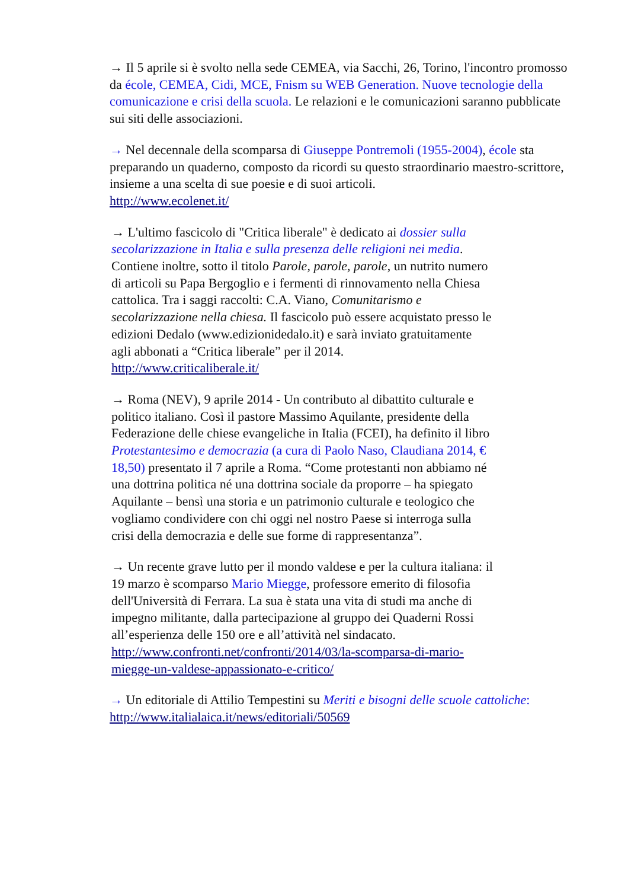→ Il 5 aprile si è svolto nella sede CEMEA, via Sacchi, 26, Torino, l'incontro promosso da école, CEMEA, Cidi, MCE, Fnism su WEB Generation. Nuove tecnologie della comunicazione e crisi della scuola. Le relazioni e le comunicazioni saranno pubblicate sui siti delle associazioni.
→ Nel decennale della scomparsa di Giuseppe Pontremoli (1955-2004), école sta preparando un quaderno, composto da ricordi su questo straordinario maestro-scrittore, insieme a una scelta di sue poesie e di suoi articoli.
http://www.ecolenet.it/
→ L'ultimo fascicolo di "Critica liberale" è dedicato ai dossier sulla secolarizzazione in Italia e sulla presenza delle religioni nei media. Contiene inoltre, sotto il titolo Parole, parole, parole, un nutrito numero di articoli su Papa Bergoglio e i fermenti di rinnovamento nella Chiesa cattolica. Tra i saggi raccolti: C.A. Viano, Comunitarismo e secolarizzazione nella chiesa. Il fascicolo può essere acquistato presso le edizioni Dedalo (www.edizionidedalo.it) e sarà inviato gratuitamente agli abbonati a “Critica liberale” per il 2014.
http://www.criticaliberale.it/
→ Roma (NEV), 9 aprile 2014 - Un contributo al dibattito culturale e politico italiano. Così il pastore Massimo Aquilante, presidente della Federazione delle chiese evangeliche in Italia (FCEI), ha definito il libro Protestantesimo e democrazia (a cura di Paolo Naso, Claudiana 2014, € 18,50) presentato il 7 aprile a Roma. “Come protestanti non abbiamo né una dottrina politica né una dottrina sociale da proporre – ha spiegato Aquilante – bensì una storia e un patrimonio culturale e teologico che vogliamo condividere con chi oggi nel nostro Paese si interroga sulla crisi della democrazia e delle sue forme di rappresentanza”.
→ Un recente grave lutto per il mondo valdese e per la cultura italiana: il 19 marzo è scomparso Mario Miegge, professore emerito di filosofia dell'Università di Ferrara. La sua è stata una vita di studi ma anche di impegno militante, dalla partecipazione al gruppo dei Quaderni Rossi all’esperienza delle 150 ore e all’attività nel sindacato.
http://www.confronti.net/confronti/2014/03/la-scomparsa-di-mario-miegge-un-valdese-appassionato-e-critico/
→ Un editoriale di Attilio Tempestini su Meriti e bisogni delle scuole cattoliche:
http://www.italialaica.it/news/editoriali/50569